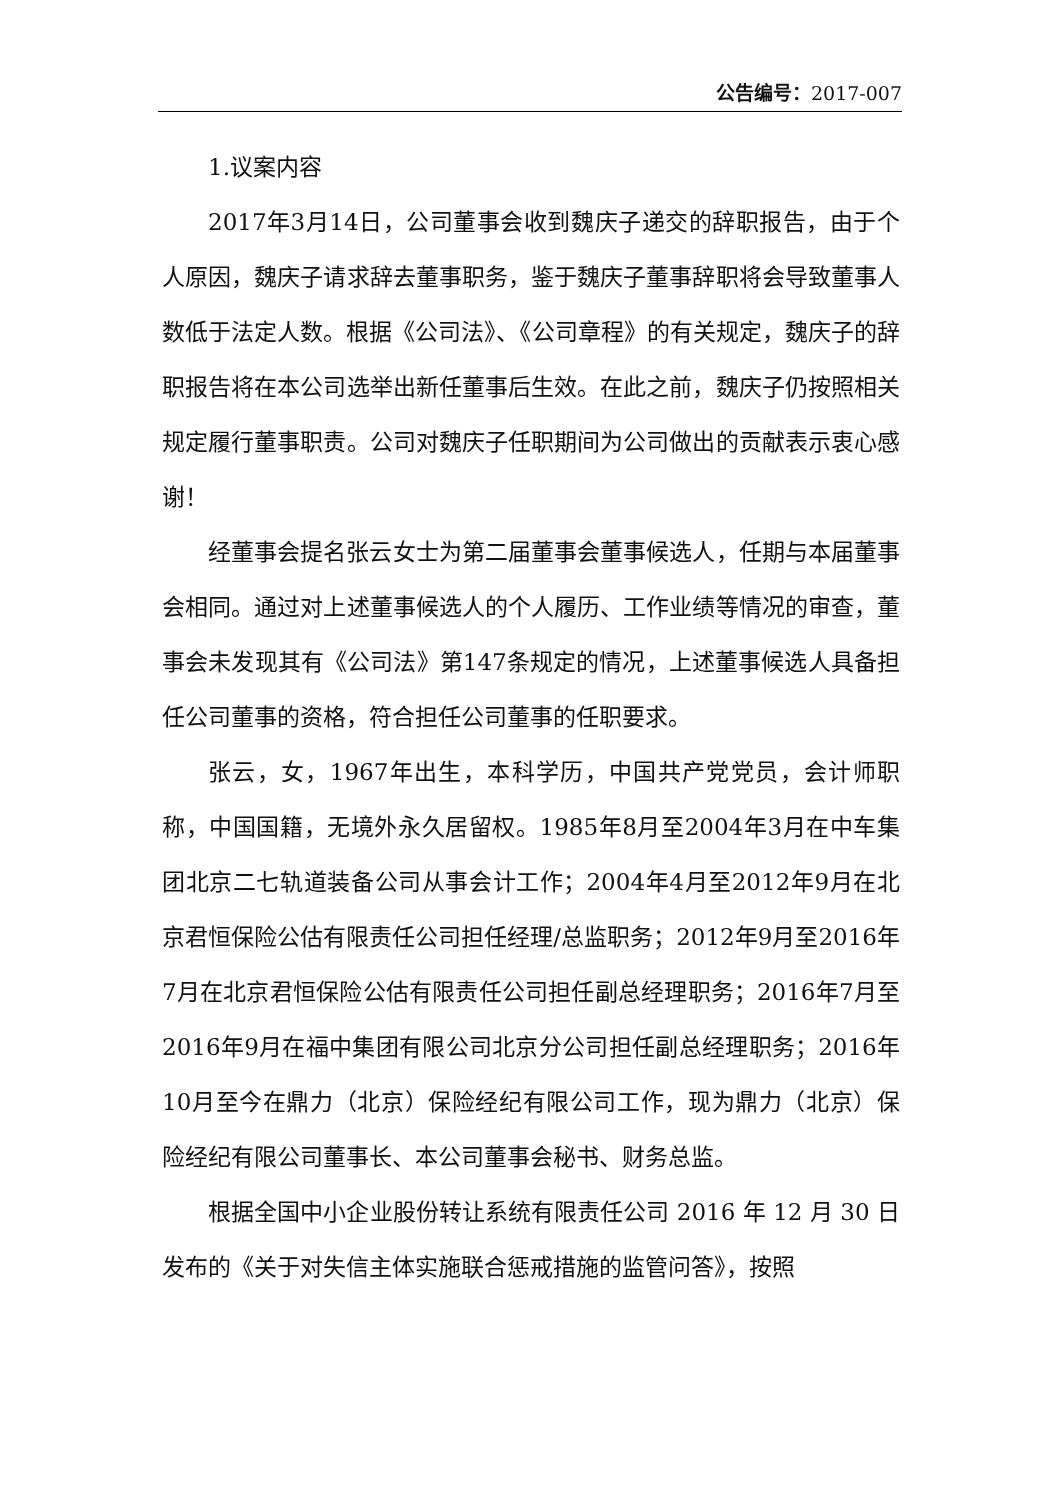公告编号：2017-007
1.议案内容
2017年3月14日，公司董事会收到魏庆子递交的辞职报告，由于个人原因，魏庆子请求辞去董事职务，鉴于魏庆子董事辞职将会导致董事人数低于法定人数。根据《公司法》、《公司章程》的有关规定，魏庆子的辞职报告将在本公司选举出新任董事后生效。在此之前，魏庆子仍按照相关规定履行董事职责。公司对魏庆子任职期间为公司做出的贡献表示衷心感谢！
经董事会提名张云女士为第二届董事会董事候选人，任期与本届董事会相同。通过对上述董事候选人的个人履历、工作业绩等情况的审查，董事会未发现其有《公司法》第147条规定的情况，上述董事候选人具备担任公司董事的资格，符合担任公司董事的任职要求。
张云，女，1967年出生，本科学历，中国共产党党员，会计师职称，中国国籍，无境外永久居留权。1985年8月至2004年3月在中车集团北京二七轨道装备公司从事会计工作；2004年4月至2012年9月在北京君恒保险公估有限责任公司担任经理/总监职务；2012年9月至2016年7月在北京君恒保险公估有限责任公司担任副总经理职务；2016年7月至2016年9月在福中集团有限公司北京分公司担任副总经理职务；2016年10月至今在鼎力（北京）保险经纪有限公司工作，现为鼎力（北京）保险经纪有限公司董事长、本公司董事会秘书、财务总监。
根据全国中小企业股份转让系统有限责任公司 2016 年 12 月 30 日发布的《关于对失信主体实施联合惩戒措施的监管问答》，按照